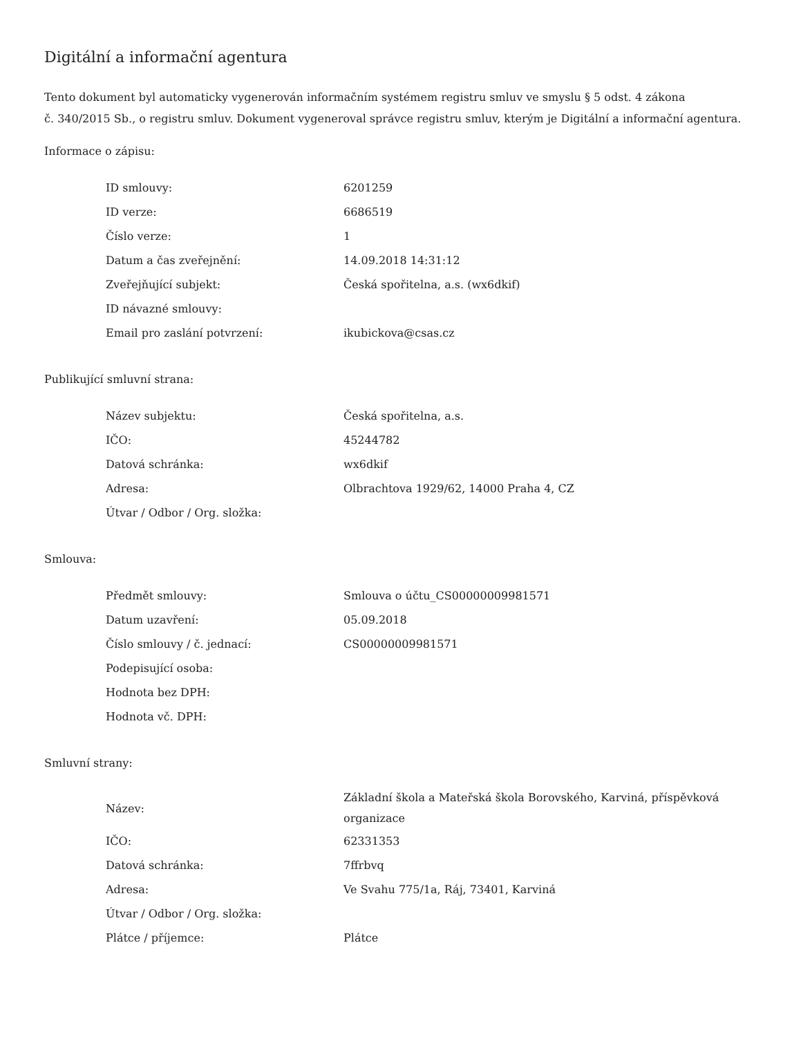Digitální a informační agentura
Tento dokument byl automaticky vygenerován informačním systémem registru smluv ve smyslu § 5 odst. 4 zákona
č. 340/2015 Sb., o registru smluv. Dokument vygeneroval správce registru smluv, kterým je Digitální a informační agentura.
Informace o zápisu:
| ID smlouvy: | 6201259 |
| ID verze: | 6686519 |
| Číslo verze: | 1 |
| Datum a čas zveřejnění: | 14.09.2018 14:31:12 |
| Zveřejňující subjekt: | Česká spořitelna, a.s. (wx6dkif) |
| ID návazné smlouvy: | |
| Email pro zaslání potvrzení: | ikubickova@csas.cz |
Publikující smluvní strana:
| Název subjektu: | Česká spořitelna, a.s. |
| IČO: | 45244782 |
| Datová schránka: | wx6dkif |
| Adresa: | Olbrachtova 1929/62, 14000 Praha 4, CZ |
| Útvar / Odbor / Org. složka: | |
Smlouva:
| Předmět smlouvy: | Smlouva o účtu_CS00000009981571 |
| Datum uzavření: | 05.09.2018 |
| Číslo smlouvy / č. jednací: | CS00000009981571 |
| Podepisující osoba: | |
| Hodnota bez DPH: | |
| Hodnota vč. DPH: | |
Smluvní strany:
| Název: | Základní škola a Mateřská škola Borovského, Karviná, příspěvková organizace |
| IČO: | 62331353 |
| Datová schránka: | 7ffrbvq |
| Adresa: | Ve Svahu 775/1a, Ráj, 73401, Karviná |
| Útvar / Odbor / Org. složka: | |
| Plátce / příjemce: | Plátce |